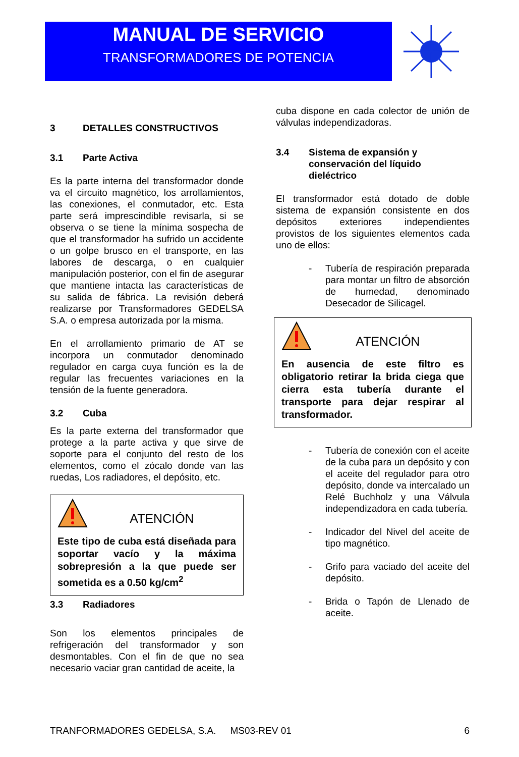MANUAL DE SERVICIO
TRANSFORMADORES DE POTENCIA
3 DETALLES CONSTRUCTIVOS
3.1 Parte Activa
Es la parte interna del transformador donde va el circuito magnético, los arrollamientos, las conexiones, el conmutador, etc. Esta parte será imprescindible revisarla, si se observa o se tiene la mínima sospecha de que el transformador ha sufrido un accidente o un golpe brusco en el transporte, en las labores de descarga, o en cualquier manipulación posterior, con el fin de asegurar que mantiene intacta las características de su salida de fábrica. La revisión deberá realizarse por Transformadores GEDELSA S.A. o empresa autorizada por la misma.
En el arrollamiento primario de AT se incorpora un conmutador denominado regulador en carga cuya función es la de regular las frecuentes variaciones en la tensión de la fuente generadora.
3.2 Cuba
Es la parte externa del transformador que protege a la parte activa y que sirve de soporte para el conjunto del resto de los elementos, como el zócalo donde van las ruedas, Los radiadores, el depósito, etc.
ATENCIÓN
Este tipo de cuba está diseñada para soportar vacío y la máxima sobrepresión a la que puede ser sometida es a 0.50 kg/cm<sup>2</sup>
3.3 Radiadores
Son los elementos principales de refrigeración del transformador y son desmontables. Con el fin de que no sea necesario vaciar gran cantidad de aceite, la
cuba dispone en cada colector de unión de válvulas independizadoras.
3.4 Sistema de expansión y conservación del líquido dieléctrico
El transformador está dotado de doble sistema de expansión consistente en dos depósitos exteriores independientes provistos de los siguientes elementos cada uno de ellos:
- Tubería de respiración preparada para montar un filtro de absorción de humedad, denominado Desecador de Silicagel.
ATENCIÓN
En ausencia de este filtro es obligatorio retirar la brida ciega que cierra esta tubería durante el transporte para dejar respirar al transformador.
- Tubería de conexión con el aceite de la cuba para un depósito y con el aceite del regulador para otro depósito, donde va intercalado un Relé Buchholz y una Válvula independizadora en cada tubería.
- Indicador del Nivel del aceite de tipo magnético.
- Grifo para vaciado del aceite del depósito.
- Brida o Tapón de Llenado de aceite.
TRANFORMADORES GEDELSA, S.A. MS03-REV 01 6